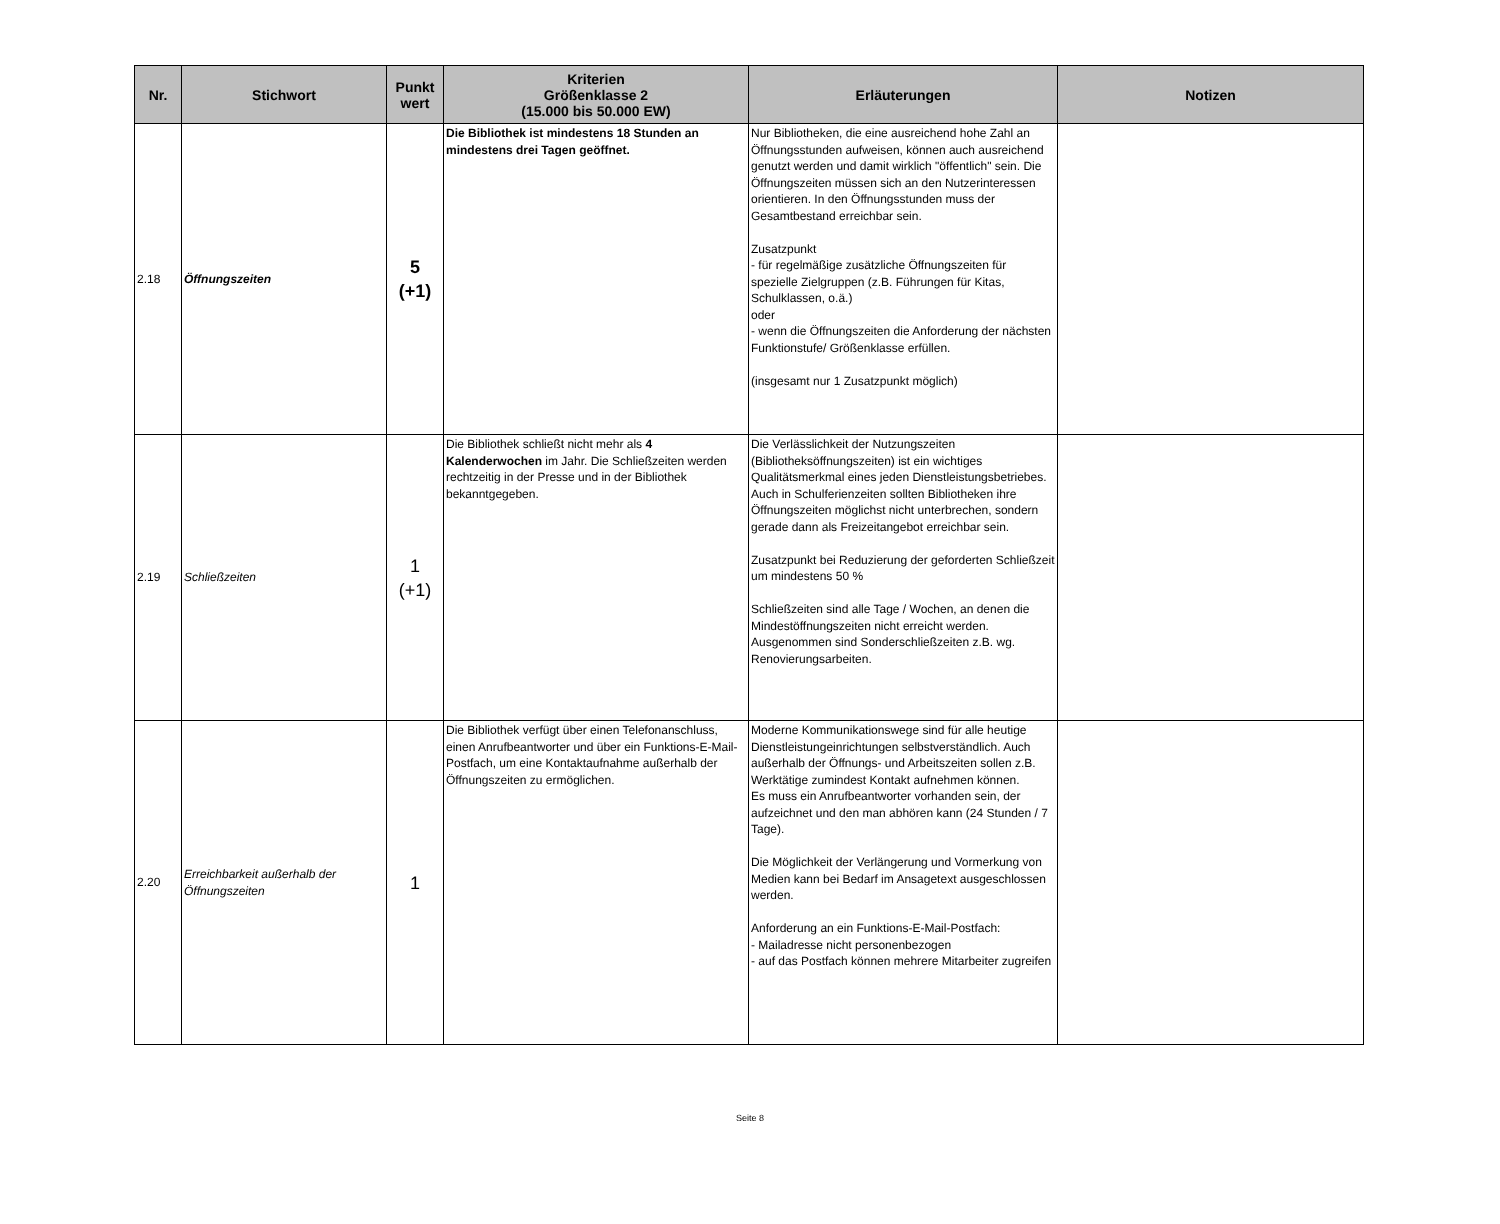| Nr. | Stichwort | Punkt wert | Kriterien Größenklasse 2 (15.000 bis 50.000 EW) | Erläuterungen | Notizen |
| --- | --- | --- | --- | --- | --- |
| 2.18 | Öffnungszeiten | 5 (+1) | Die Bibliothek ist mindestens 18 Stunden an mindestens drei Tagen geöffnet. | Nur Bibliotheken, die eine ausreichend hohe Zahl an Öffnungsstunden aufweisen, können auch ausreichend genutzt werden und damit wirklich "öffentlich" sein. Die Öffnungszeiten müssen sich an den Nutzerinteressen orientieren. In den Öffnungsstunden muss der Gesamtbestand erreichbar sein. Zusatzpunkt - für regelmäßige zusätzliche Öffnungszeiten für spezielle Zielgruppen (z.B. Führungen für Kitas, Schulklassen, o.ä.) oder - wenn die Öffnungszeiten die Anforderung der nächsten Funktionstufe/ Größenklasse erfüllen. (insgesamt nur 1 Zusatzpunkt möglich) | |
| 2.19 | Schließzeiten | 1 (+1) | Die Bibliothek schließt nicht mehr als 4 Kalenderwochen im Jahr. Die Schließzeiten werden rechtzeitig in der Presse und in der Bibliothek bekanntgegeben. | Die Verlässlichkeit der Nutzungszeiten (Bibliotheksöffnungszeiten) ist ein wichtiges Qualitätsmerkmal eines jeden Dienstleistungsbetriebes. Auch in Schulferienzeiten sollten Bibliotheken ihre Öffnungszeiten möglichst nicht unterbrechen, sondern gerade dann als Freizeitangebot erreichbar sein. Zusatzpunkt bei Reduzierung der geforderten Schließzeit um mindestens 50 % Schließzeiten sind alle Tage / Wochen, an denen die Mindestöffnungszeiten nicht erreicht werden. Ausgenommen sind Sonderschließzeiten z.B. wg. Renovierungsarbeiten. | |
| 2.20 | Erreichbarkeit außerhalb der Öffnungszeiten | 1 | Die Bibliothek verfügt über einen Telefonanschluss, einen Anrufbeantworter und über ein Funktions-E-Mail-Postfach, um eine Kontaktaufnahme außerhalb der Öffnungszeiten zu ermöglichen. | Moderne Kommunikationswege sind für alle heutige Dienstleistungeinrichtungen selbstverständlich. Auch außerhalb der Öffnungs- und Arbeitszeiten sollen z.B. Werktätige zumindest Kontakt aufnehmen können. Es muss ein Anrufbeantworter vorhanden sein, der aufzeichnet und den man abhören kann (24 Stunden / 7 Tage). Die Möglichkeit der Verlängerung und Vormerkung von Medien kann bei Bedarf im Ansagetext ausgeschlossen werden. Anforderung an ein Funktions-E-Mail-Postfach: - Mailadresse nicht personenbezogen - auf das Postfach können mehrere Mitarbeiter zugreifen | |
Seite 8